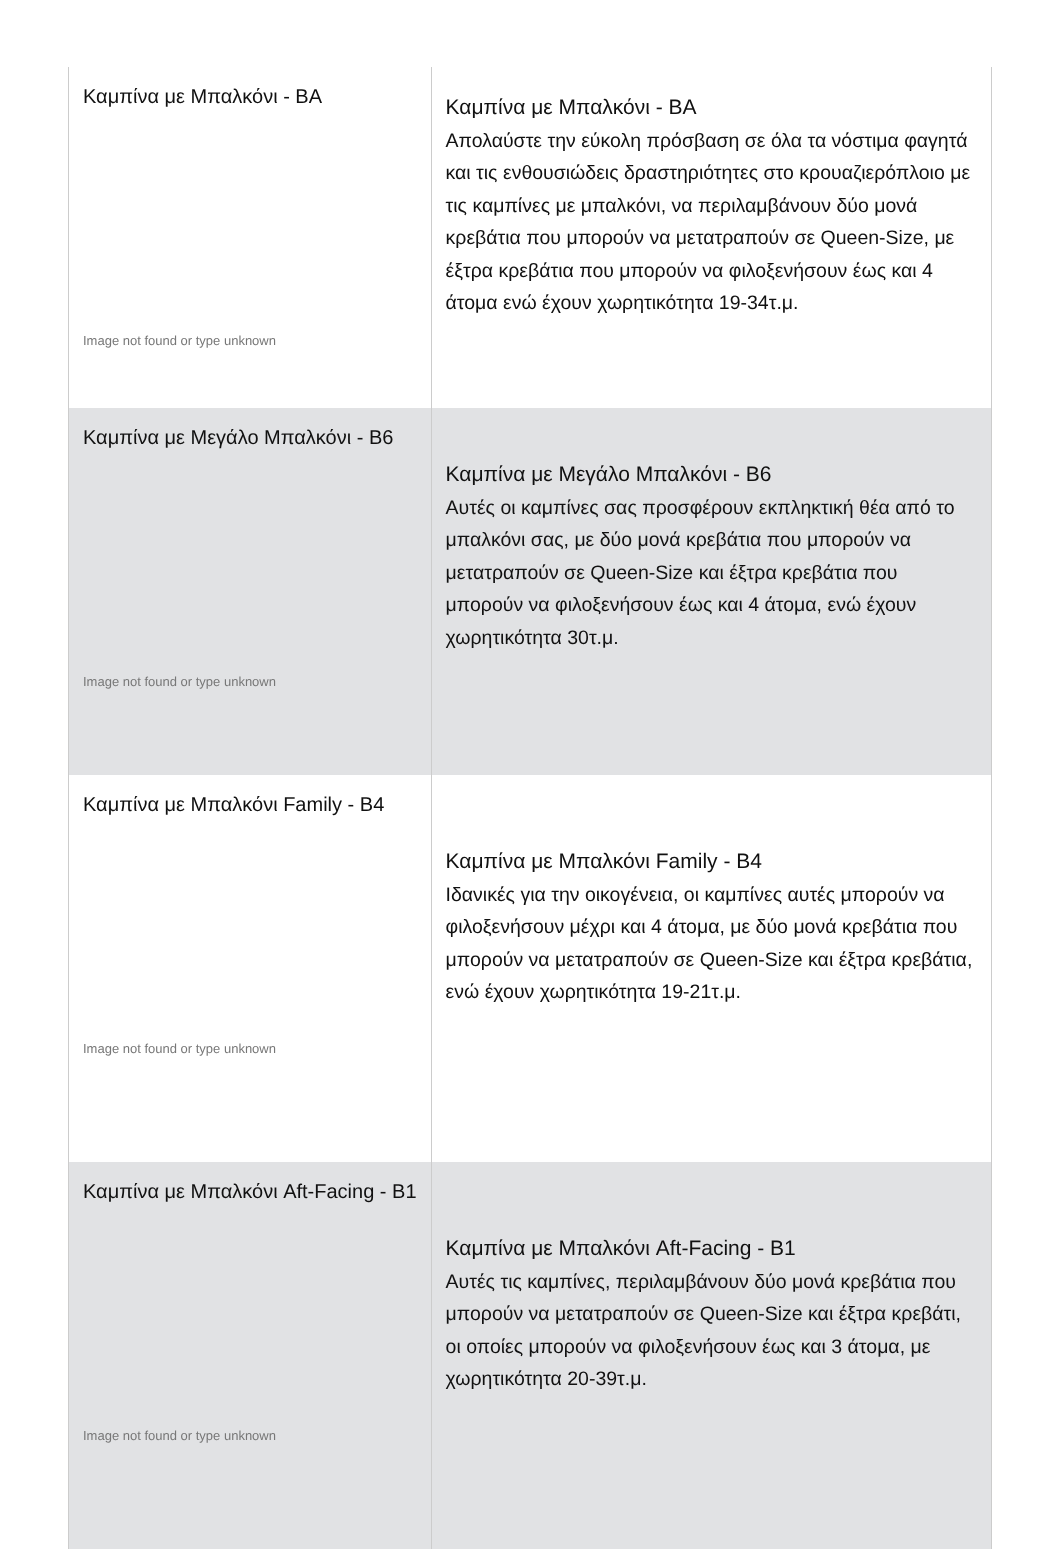| Καμπίνα με Μπαλκόνι - BA Image not found or type unknown | Καμπίνα με Μπαλκόνι - BA Απολαύστε την εύκολη πρόσβαση σε όλα τα νόστιμα φαγητά και τις ενθουσιώδεις δραστηριότητες στο κρουαζιερόπλοιο με τις καμπίνες με μπαλκόνι, να περιλαμβάνουν δύο μονά κρεβάτια που μπορούν να μετατραπούν σε Queen-Size, με έξτρα κρεβάτια που μπορούν να φιλοξενήσουν έως και 4 άτομα ενώ έχουν χωρητικότητα 19-34τ.μ. |
| Καμπίνα με Μεγάλο Μπαλκόνι - Β6 Image not found or type unknown | Καμπίνα με Μεγάλο Μπαλκόνι - B6 Αυτές οι καμπίνες σας προσφέρουν εκπληκτική θέα από το μπαλκόνι σας, με δύο μονά κρεβάτια που μπορούν να μετατραπούν σε Queen-Size και έξτρα κρεβάτια που μπορούν να φιλοξενήσουν έως και 4 άτομα, ενώ έχουν χωρητικότητα 30τ.μ. |
| Καμπίνα με Μπαλκόνι Family - B4 Image not found or type unknown | Καμπίνα με Μπαλκόνι Family - B4 Ιδανικές για την οικογένεια, οι καμπίνες αυτές μπορούν να φιλοξενήσουν μέχρι και 4 άτομα, με δύο μονά κρεβάτια που μπορούν να μετατραπούν σε Queen-Size και έξτρα κρεβάτια, ενώ έχουν χωρητικότητα 19-21τ.μ. |
| Καμπίνα με Μπαλκόνι Aft-Facing - B1 Image not found or type unknown | Καμπίνα με Μπαλκόνι Aft-Facing - B1 Αυτές τις καμπίνες, περιλαμβάνουν δύο μονά κρεβάτια που μπορούν να μετατραπούν σε Queen-Size και έξτρα κρεβάτι, οι οποίες μπορούν να φιλοξενήσουν έως και 3 άτομα, με χωρητικότητα 20-39τ.μ. |